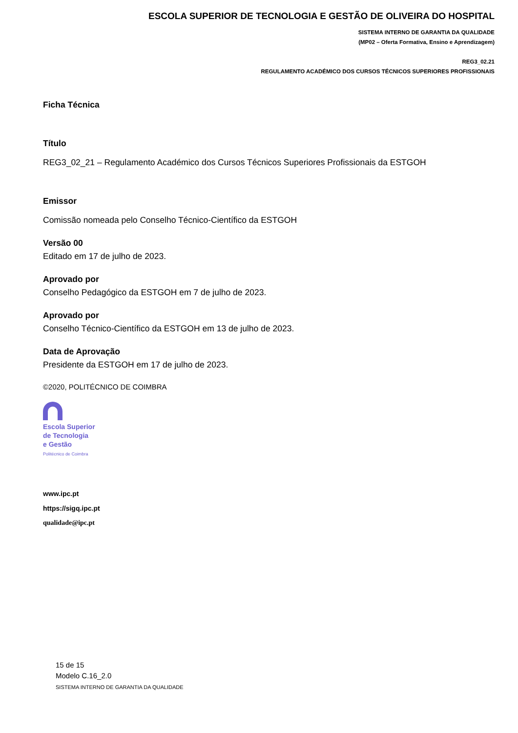ESCOLA SUPERIOR DE TECNOLOGIA E GESTÃO DE OLIVEIRA DO HOSPITAL
SISTEMA INTERNO DE GARANTIA DA QUALIDADE
(MP02 – Oferta Formativa, Ensino e Aprendizagem)
REG3_02.21
REGULAMENTO ACADÉMICO DOS CURSOS TÉCNICOS SUPERIORES PROFISSIONAIS
Ficha Técnica
Título
REG3_02_21 – Regulamento Académico dos Cursos Técnicos Superiores Profissionais da ESTGOH
Emissor
Comissão nomeada pelo Conselho Técnico-Científico da ESTGOH
Versão 00
Editado em 17 de julho de 2023.
Aprovado por
Conselho Pedagógico da ESTGOH em 7 de julho de 2023.
Aprovado por
Conselho Técnico-Científico da ESTGOH em 13 de julho de 2023.
Data de Aprovação
Presidente da ESTGOH em 17 de julho de 2023.
©2020, POLITÉCNICO DE COIMBRA
Escola Superior
de Tecnologia
e Gestão
Politécnico de Coimbra
www.ipc.pt
https://sigq.ipc.pt
qualidade@ipc.pt
15 de 15
Modelo C.16_2.0
SISTEMA INTERNO DE GARANTIA DA QUALIDADE